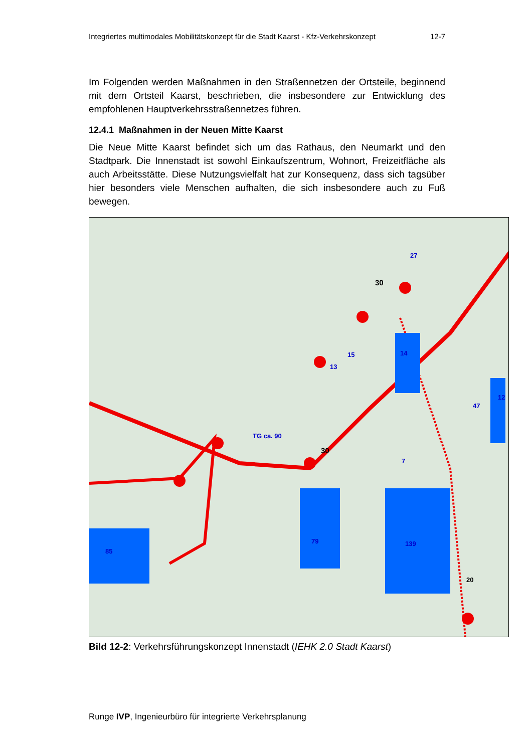Integriertes multimodales Mobilitätskonzept für die Stadt Kaarst - Kfz-Verkehrskonzept 12-7
Im Folgenden werden Maßnahmen in den Straßennetzen der Ortsteile, beginnend mit dem Ortsteil Kaarst, beschrieben, die insbesondere zur Entwicklung des empfohlenen Hauptverkehrsstraßennetzes führen.
12.4.1 Maßnahmen in der Neuen Mitte Kaarst
Die Neue Mitte Kaarst befindet sich um das Rathaus, den Neumarkt und den Stadtpark. Die Innenstadt ist sowohl Einkaufszentrum, Wohnort, Freizeitfläche als auch Arbeitsstätte. Diese Nutzungsvielfalt hat zur Konsequenz, dass sich tagsüber hier besonders viele Menschen aufhalten, die sich insbesondere auch zu Fuß bewegen.
85
79
139
13
15
14
27
47
12
7
TG ca. 90
30
30
20
Bild 12-2: Verkehrsführungskonzept Innenstadt (IEHK 2.0 Stadt Kaarst)
Runge IVP, Ingenieurbüro für integrierte Verkehrsplanung